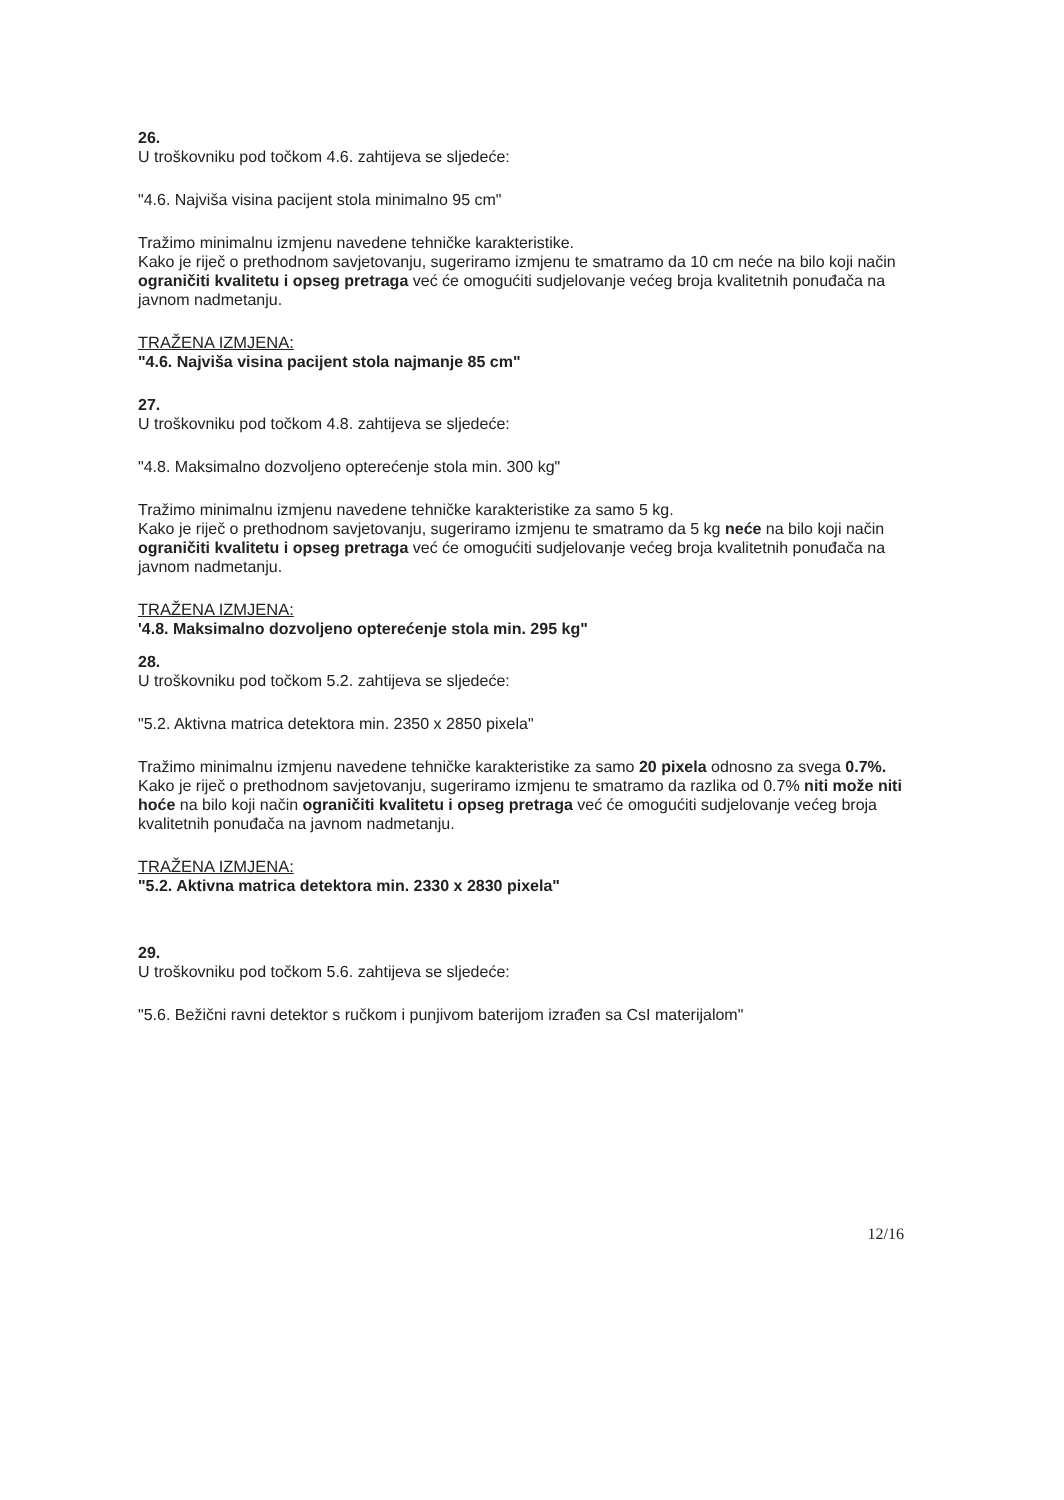26.
U troškovniku pod točkom 4.6. zahtijeva se sljedeće:
"4.6. Najviša visina pacijent stola minimalno 95 cm"
Tražimo minimalnu izmjenu navedene tehničke karakteristike.
Kako je riječ o prethodnom savjetovanju, sugeriramo izmjenu te smatramo da 10 cm neće na bilo koji način ograničiti kvalitetu i opseg pretraga već će omogućiti sudjelovanje većeg broja kvalitetnih ponuđača na javnom nadmetanju.
TRAŽENA IZMJENA:
"4.6. Najviša visina pacijent stola najmanje 85 cm"
27.
U troškovniku pod točkom 4.8. zahtijeva se sljedeće:
"4.8. Maksimalno dozvoljeno opterećenje stola min. 300 kg"
Tražimo minimalnu izmjenu navedene tehničke karakteristike za samo 5 kg.
Kako je riječ o prethodnom savjetovanju, sugeriramo izmjenu te smatramo da 5 kg neće na bilo koji način ograničiti kvalitetu i opseg pretraga već će omogućiti sudjelovanje većeg broja kvalitetnih ponuđača na javnom nadmetanju.
TRAŽENA IZMJENA:
'4.8. Maksimalno dozvoljeno opterećenje stola min. 295 kg"
28.
U troškovniku pod točkom 5.2. zahtijeva se sljedeće:
"5.2. Aktivna matrica detektora min. 2350 x 2850 pixela"
Tražimo minimalnu izmjenu navedene tehničke karakteristike za samo 20 pixela odnosno za svega 0.7%.
Kako je riječ o prethodnom savjetovanju, sugeriramo izmjenu te smatramo da razlika od 0.7% niti može niti hoće na bilo koji način ograničiti kvalitetu i opseg pretraga već će omogućiti sudjelovanje većeg broja kvalitetnih ponuđača na javnom nadmetanju.
TRAŽENA IZMJENA:
"5.2. Aktivna matrica detektora min. 2330 x 2830 pixela"
29.
U troškovniku pod točkom 5.6. zahtijeva se sljedeće:
"5.6. Bežični ravni detektor s ručkom i punjivom baterijom izrađen sa CsI materijalom"
12/16